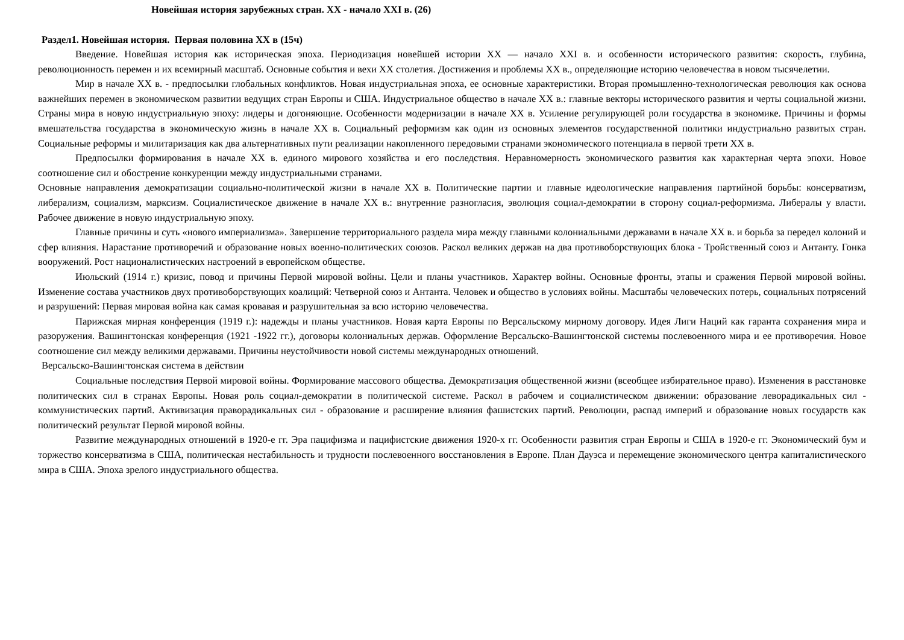Новейшая история зарубежных стран. XX - начало XXI в. (26)
Раздел1. Новейшая история. Первая половина XX в (15ч)
Введение. Новейшая история как историческая эпоха. Периодизация новейшей истории XX — начало XXI в. и особенности исторического развития: скорость, глубина, революционность перемен и их всемирный масштаб. Основные события и вехи XX столетия. Достижения и проблемы XX в., определяющие историю человечества в новом тысячелетии.
Мир в начале XX в. - предпосылки глобальных конфликтов. Новая индустриальная эпоха, ее основные характеристики. Вторая промышленно-технологическая революция как основа важнейших перемен в экономическом развитии ведущих стран Европы и США. Индустриальное общество в начале XX в.: главные векторы исторического развития и черты социальной жизни. Страны мира в новую индустриальную эпоху: лидеры и догоняющие. Особенности модернизации в начале XX в. Усиление регулирующей роли государства в экономике. Причины и формы вмешательства государства в экономическую жизнь в начале XX в. Социальный реформизм как один из основных элементов государственной политики индустриально развитых стран. Социальные реформы и милитаризация как два альтернативных пути реализации накопленного передовыми странами экономического потенциала в первой трети XX в.
Предпосылки формирования в начале XX в. единого мирового хозяйства и его последствия. Неравномерность экономического развития как характерная черта эпохи. Новое соотношение сил и обострение конкуренции между индустриальными странами.
Основные направления демократизации социально-политической жизни в начале XX в. Политические партии и главные идеологические направления партийной борьбы: консерватизм, либерализм, социализм, марксизм. Социалистическое движение в начале XX в.: внутренние разногласия, эволюция социал-демократии в сторону социал-реформизма. Либералы у власти. Рабочее движение в новую индустриальную эпоху.
Главные причины и суть «нового империализма». Завершение территориального раздела мира между главными колониальными державами в начале XX в. и борьба за передел колоний и сфер влияния. Нарастание противоречий и образование новых военно-политических союзов. Раскол великих держав на два противоборствующих блока - Тройственный союз и Антанту. Гонка вооружений. Рост националистических настроений в европейском обществе.
Июльский (1914 г.) кризис, повод и причины Первой мировой войны. Цели и планы участников. Характер войны. Основные фронты, этапы и сражения Первой мировой войны. Изменение состава участников двух противоборствующих коалиций: Четверной союз и Антанта. Человек и общество в условиях войны. Масштабы человеческих потерь, социальных потрясений и разрушений: Первая мировая война как самая кровавая и разрушительная за всю историю человечества.
Парижская мирная конференция (1919 г.): надежды и планы участников. Новая карта Европы по Версальскому мирному договору. Идея Лиги Наций как гаранта сохранения мира и разоружения. Вашингтонская конференция (1921 -1922 гг.), договоры колониальных держав. Оформление Версальско-Вашингтонской системы послевоенного мира и ее противоречия. Новое соотношение сил между великими державами. Причины неустойчивости новой системы международных отношений.
Версальско-Вашингтонская система в действии
Социальные последствия Первой мировой войны. Формирование массового общества. Демократизация общественной жизни (всеобщее избирательное право). Изменения в расстановке политических сил в странах Европы. Новая роль социал-демократии в политической системе. Раскол в рабочем и социалистическом движении: образование леворадикальных сил - коммунистических партий. Активизация праворадикальных сил - образование и расширение влияния фашистских партий. Революции, распад империй и образование новых государств как политический результат Первой мировой войны.
Развитие международных отношений в 1920-е гг. Эра пацифизма и пацифистские движения 1920-х гг. Особенности развития стран Европы и США в 1920-е гг. Экономический бум и торжество консерватизма в США, политическая нестабильность и трудности послевоенного восстановления в Европе. План Дауэса и перемещение экономического центра капиталистического мира в США. Эпоха зрелого индустриального общества.